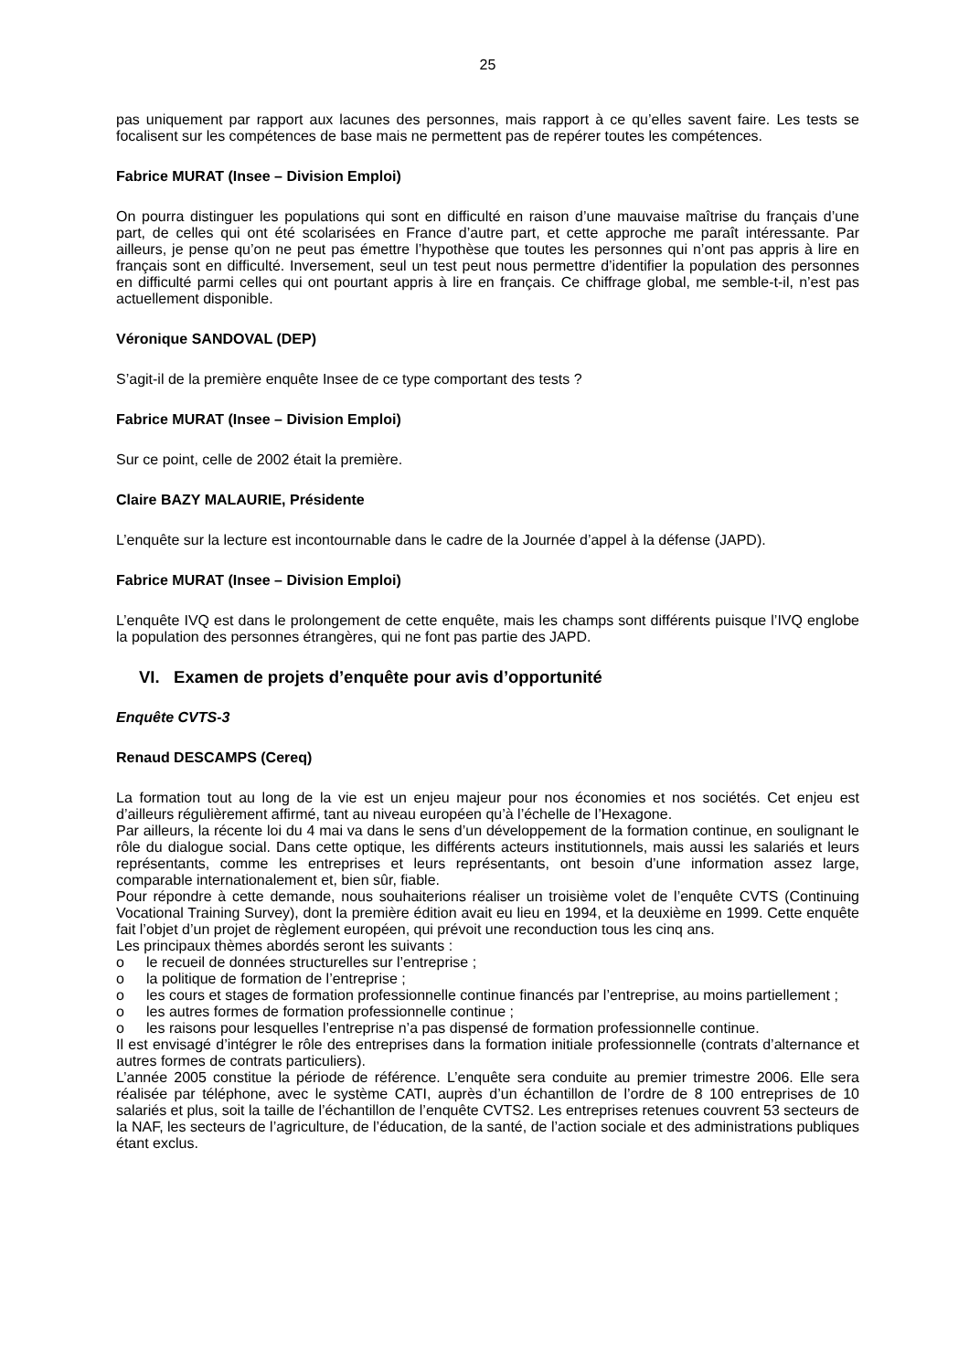25
pas uniquement par rapport aux lacunes des personnes, mais rapport à ce qu’elles savent faire. Les tests se focalisent sur les compétences de base mais ne permettent pas de repérer toutes les compétences.
Fabrice MURAT (Insee – Division Emploi)
On pourra distinguer les populations qui sont en difficulté en raison d’une mauvaise maîtrise du français d’une part, de celles qui ont été scolarisées en France d’autre part, et cette approche me paraît intéressante. Par ailleurs, je pense qu’on ne peut pas émettre l’hypothèse que toutes les personnes qui n’ont pas appris à lire en français sont en difficulté. Inversement, seul un test peut nous permettre d’identifier la population des personnes en difficulté parmi celles qui ont pourtant appris à lire en français. Ce chiffrage global, me semble-t-il, n’est pas actuellement disponible.
Véronique SANDOVAL (DEP)
S’agit-il de la première enquête Insee de ce type comportant des tests ?
Fabrice MURAT (Insee – Division Emploi)
Sur ce point, celle de 2002 était la première.
Claire BAZY MALAURIE, Présidente
L’enquête sur la lecture est incontournable dans le cadre de la Journée d’appel à la défense (JAPD).
Fabrice MURAT (Insee – Division Emploi)
L’enquête IVQ est dans le prolongement de cette enquête, mais les champs sont différents puisque l’IVQ englobe la population des personnes étrangères, qui ne font pas partie des JAPD.
VI. Examen de projets d’enquête pour avis d’opportunité
Enquête CVTS-3
Renaud DESCAMPS (Cereq)
La formation tout au long de la vie est un enjeu majeur pour nos économies et nos sociétés. Cet enjeu est d’ailleurs régulièrement affirmé, tant au niveau européen qu’à l’échelle de l’Hexagone.
Par ailleurs, la récente loi du 4 mai va dans le sens d’un développement de la formation continue, en soulignant le rôle du dialogue social. Dans cette optique, les différents acteurs institutionnels, mais aussi les salariés et leurs représentants, comme les entreprises et leurs représentants, ont besoin d’une information assez large, comparable internationalement et, bien sûr, fiable.
Pour répondre à cette demande, nous souhaiterions réaliser un troisième volet de l’enquête CVTS (Continuing Vocational Training Survey), dont la première édition avait eu lieu en 1994, et la deuxième en 1999. Cette enquête fait l’objet d’un projet de règlement européen, qui prévoit une reconduction tous les cinq ans.
Les principaux thèmes abordés seront les suivants :
o le recueil de données structurelles sur l’entreprise ;
o la politique de formation de l’entreprise ;
o les cours et stages de formation professionnelle continue financés par l’entreprise, au moins partiellement ;
o les autres formes de formation professionnelle continue ;
o les raisons pour lesquelles l’entreprise n’a pas dispensé de formation professionnelle continue.
Il est envisagé d’intégrer le rôle des entreprises dans la formation initiale professionnelle (contrats d’alternance et autres formes de contrats particuliers).
L’année 2005 constitue la période de référence. L’enquête sera conduite au premier trimestre 2006. Elle sera réalisée par téléphone, avec le système CATI, auprès d’un échantillon de l’ordre de 8 100 entreprises de 10 salariés et plus, soit la taille de l’échantillon de l’enquête CVTS2. Les entreprises retenues couvrent 53 secteurs de la NAF, les secteurs de l’agriculture, de l’éducation, de la santé, de l’action sociale et des administrations publiques étant exclus.